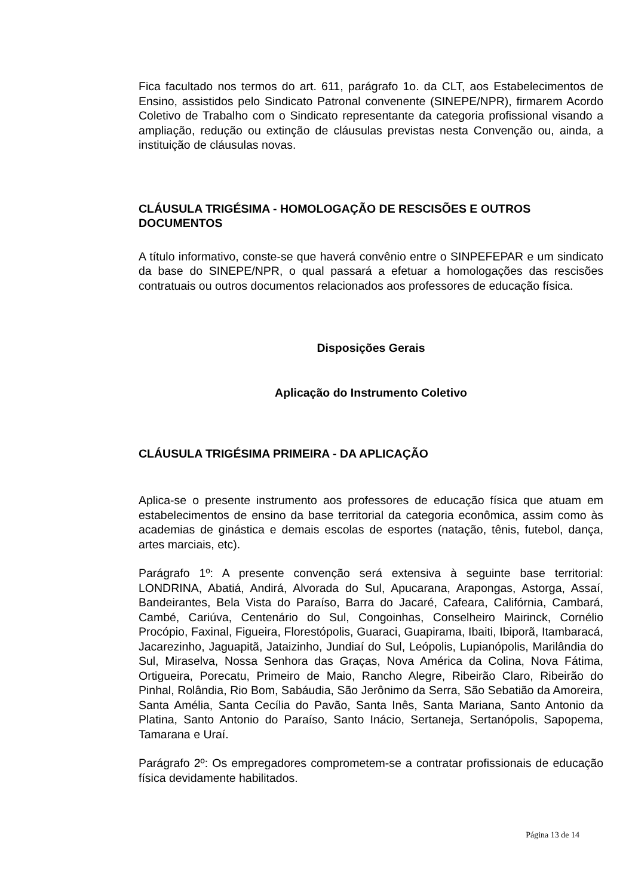Fica facultado nos termos do art. 611, parágrafo 1o. da CLT, aos Estabelecimentos de Ensino, assistidos pelo Sindicato Patronal convenente (SINEPE/NPR), firmarem Acordo Coletivo de Trabalho com o Sindicato representante da categoria profissional visando a ampliação, redução ou extinção de cláusulas previstas nesta Convenção ou, ainda, a instituição de cláusulas novas.
CLÁUSULA TRIGÉSIMA - HOMOLOGAÇÃO DE RESCISÕES E OUTROS DOCUMENTOS
A título informativo, conste-se que haverá convênio entre o SINPEFEPAR e um sindicato da base do SINEPE/NPR, o qual passará a efetuar a homologações das rescisões contratuais ou outros documentos relacionados aos professores de educação física.
Disposições Gerais
Aplicação do Instrumento Coletivo
CLÁUSULA TRIGÉSIMA PRIMEIRA - DA APLICAÇÃO
Aplica-se o presente instrumento aos professores de educação física que atuam em estabelecimentos de ensino da base territorial da categoria econômica, assim como às academias de ginástica e demais escolas de esportes (natação, tênis, futebol, dança, artes marciais, etc).
Parágrafo 1º: A presente convenção será extensiva à seguinte base territorial: LONDRINA, Abatiá, Andirá, Alvorada do Sul, Apucarana, Arapongas, Astorga, Assaí, Bandeirantes, Bela Vista do Paraíso, Barra do Jacaré, Cafeara, Califórnia, Cambará, Cambé, Cariúva, Centenário do Sul, Congoinhas, Conselheiro Mairinck, Cornélio Procópio, Faxinal, Figueira, Florestópolis, Guaraci, Guapirama, Ibaiti, Ibiporã, Itambaracá, Jacarezinho, Jaguapitã, Jataizinho, Jundiaí do Sul, Leópolis, Lupianópolis, Marilândia do Sul, Miraselva, Nossa Senhora das Graças, Nova América da Colina, Nova Fátima, Ortigueira, Porecatu, Primeiro de Maio, Rancho Alegre, Ribeirão Claro, Ribeirão do Pinhal, Rolândia, Rio Bom, Sabáudia, São Jerônimo da Serra, São Sebatião da Amoreira, Santa Amélia, Santa Cecília do Pavão, Santa Inês, Santa Mariana, Santo Antonio da Platina, Santo Antonio do Paraíso, Santo Inácio, Sertaneja, Sertanópolis, Sapopema, Tamarana e Uraí.
Parágrafo 2º: Os empregadores comprometem-se a contratar profissionais de educação física devidamente habilitados.
Página 13 de 14